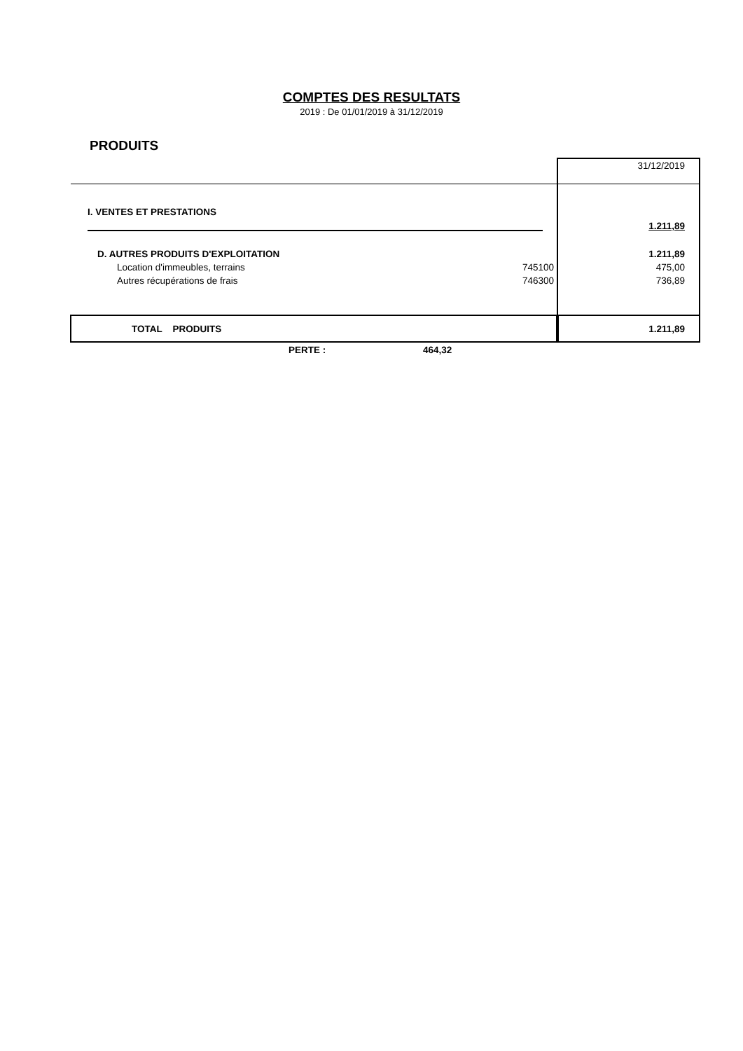COMPTES DES RESULTATS
2019 : De 01/01/2019 à 31/12/2019
PRODUITS
| | | 31/12/2019 |
| I. VENTES ET PRESTATIONS | | |
| | | 1.211,89 |
| D. AUTRES PRODUITS D'EXPLOITATION | | 1.211,89 |
| Location d'immeubles, terrains | 745100 | 475,00 |
| Autres récupérations de frais | 746300 | 736,89 |
| TOTAL PRODUITS | | 1.211,89 |
PERTE : 464,32